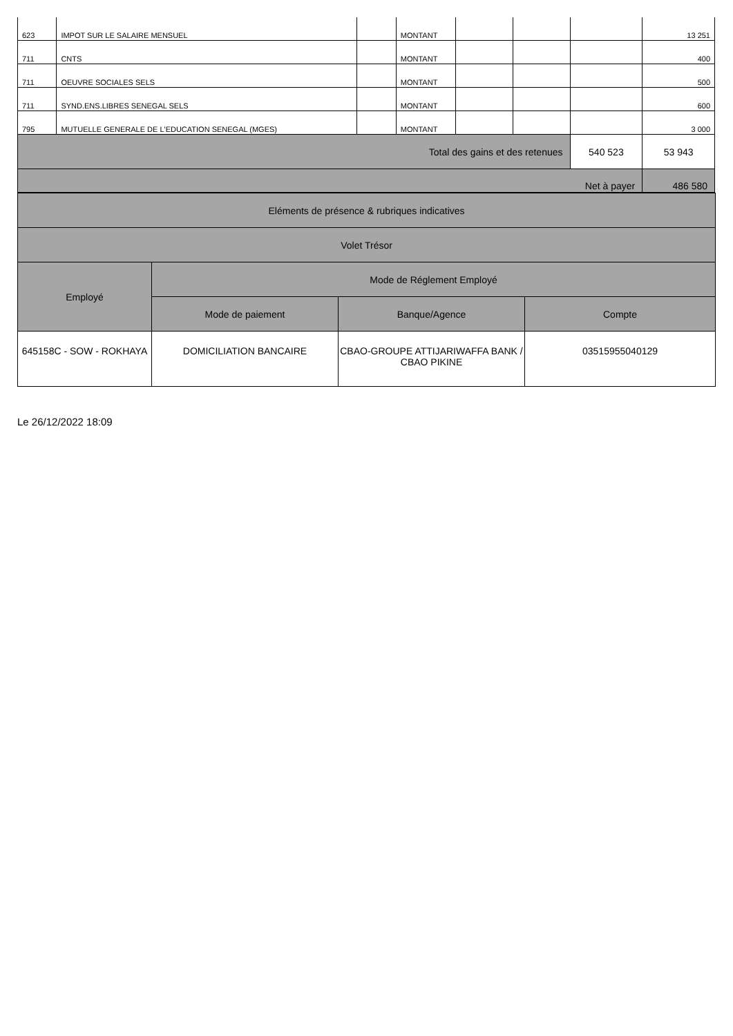| 623 | IMPOT SUR LE SALAIRE MENSUEL | | MONTANT | | | | 13 251 |
| 711 | CNTS | | MONTANT | | | | 400 |
| 711 | OEUVRE SOCIALES SELS | | MONTANT | | | | 500 |
| 711 | SYND.ENS.LIBRES SENEGAL SELS | | MONTANT | | | | 600 |
| 795 | MUTUELLE GENERALE DE L'EDUCATION SENEGAL (MGES) | | MONTANT | | | | 3 000 |
| Total des gains et des retenues | | | | | | 540 523 | 53 943 |
| Net à payer | | | | | | | 486 580 |
| Eléments de présence & rubriques indicatives | | | |
| Volet Trésor | | | |
| Employé | Mode de Réglement Employé | | |
| | Mode de paiement | Banque/Agence | Compte |
| 645158C - SOW - ROKHAYA | DOMICILIATION BANCAIRE | CBAO-GROUPE ATTIJARIWAFFA BANK / CBAO PIKINE | 03515955040129 |
Le 26/12/2022 18:09